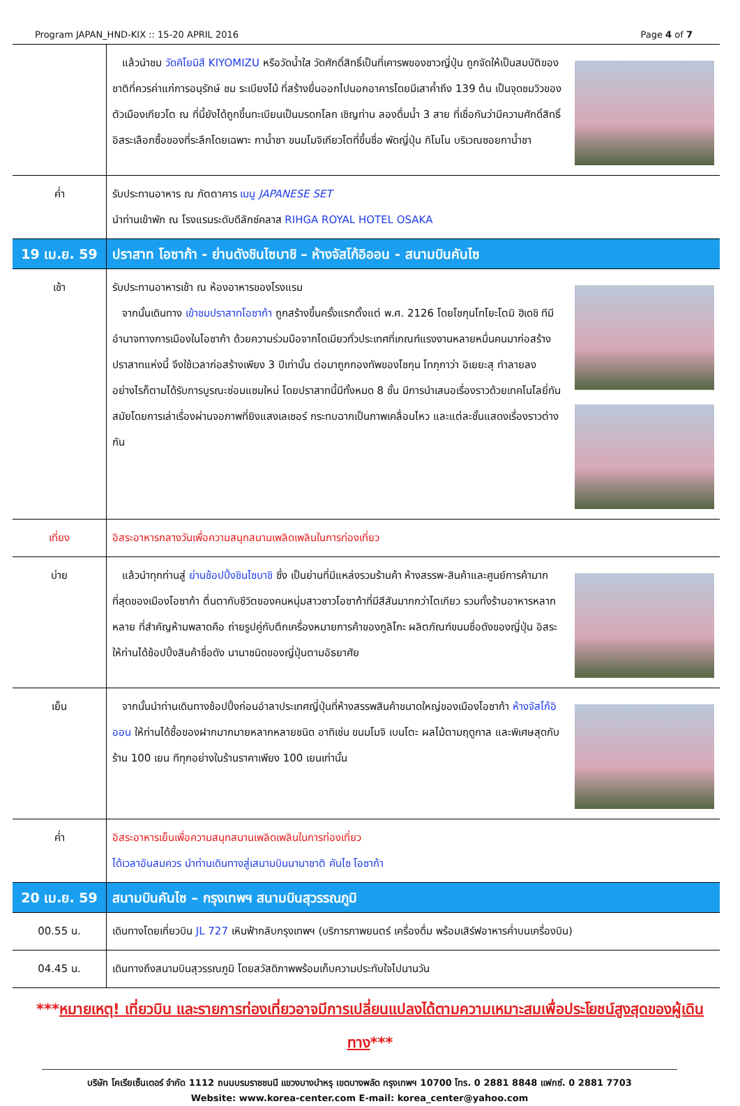Program JAPAN_HND-KIX :: 15-20 APRIL 2016 Page 4 of 7
| | แล้วนำชม วัดคิโยมิสึ KIYOMIZU หรือวัดน้ำใส วัดศักดิ์สิทธิ์เป็นที่เคารพของชาวญี่ปุ่น ถูกจัดให้เป็นสมบัติของชาติที่ควรค่าแก่การอนุรักษ์ ชม ระเบียงไม้ ที่สร้างยื่นออกไปนอกอาคารโดยมีเสาค้ำถึง 139 ต้น เป็นจุดชมวิวของตัวเมืองเกียวโต ณ ที่นี้ยังได้ถูกขึ้นทะเบียนเป็นมรดกโลก เชิญท่าน ลองดื่มน้ำ 3 สาย ที่เชื่อกันว่ามีความศักดิ์สิทธิ์ อิสระเลือกซื้อของที่ระลึกโดยเฉพาะ กาน้ำชา ขนมโมจิเกียวโตที่ขึ้นชื่อ พัดญี่ปุ่น กิโมโน บริเวณซอยกาน้ำชา |
| ค่ำ | รับประทานอาหาร ณ ภัตตาคาร เมนู JAPANESE SET นำท่านเข้าพัก ณ โรงแรมระดับดีลักซ์คลาส RIHGA ROYAL HOTEL OSAKA |
| 19 เม.ย. 59 | ปราสาท โอซาก้า - ย่านดังชินไซบาชิ – ห้างจัสโก้อิออน - สนามบินคันไซ |
| เช้า | รับประทานอาหารเช้า ณ ห้องอาหารของโรงแรม จากนั้นเดินทาง เข้าชมปราสาทโอซาก้า ถูกสร้างขึ้นครั้งแรกตั้งแต่ พ.ศ. 2126 โดยโชกุนโทโยะโตมิ ฮิเดชิ ทีมีอำนาจทางการเมืองในโอซาก้า ด้วยความร่วมมือจากไดเมียวทั่วประเทศที่เกณฑ์แรงงานหลายหมื่นคนมาก่อสร้างปราสาทแห่งนี้ จึงใช้เวลาก่อสร้างเพียง 3 ปีเท่านั้น ต่อมาถูกกองทัพของโชกุน โทกุกาว่า อิเยยะสุ ทำลายลง อย่างไรก็ตามได้รับการบูรณะซ่อมแซมใหม่ โดยปราสาทนี้มีทั้งหมด 8 ชั้น มีการนำเสนอเรื่องราวด้วยเทคโนโลยี่ทันสมัยโดยการเล่าเรื่องผ่านจอภาพที่ยิงแสงเลเซอร์ กระทบฉากเป็นภาพเคลื่อนไหว และแต่ละชั้นแสดงเรื่องราวต่างกัน |
| เที่ยง | อิสระอาหารกลางวันเพื่อความสนุกสนานเพลิดเพลินในการท่องเที่ยว |
| บ่าย | แล้วนำทุกท่านสู่ ย่านช้อปปิ้งชินไซบาชิ ซึ่ง เป็นย่านที่มีแหล่งรวมร้านค้า ห้างสรรพ-สินค้าและศูนย์การค้ามากที่สุดของเมืองโอซาก้า ตื่นตากับชีวิตของคนหนุ่มสาวชาวโอซาก้าที่มีสีสันมากกว่าโตเกียว รวมทั้งร้านอาหารหลากหลาย ที่สำคัญห้ามพลาดคือ ถ่ายรูปคู่กับตึกเครื่องหมายการค้าของกูลิโกะ ผลิตภัณฑ์ขนมชื่อดังของญี่ปุ่น อิสระให้ท่านได้ช้อปปิ้งสินค้าชื่อดัง นานาชนิดของญี่ปุ่นตามอัธยาศัย |
| เย็น | จากนั้นนำท่านเดินทางช้อปปิ้งก่อนอำลาประเทศญี่ปุ่นที่ห้างสรรพสินค้าขนาดใหญ่ของเมืองโอซาก้า ห้างจัสโก้อิออน ให้ท่านได้ซื้อของฝากมากมายหลากหลายชนิด อาทิเช่น ขนมโมจิ เบนโตะ ผลไม้ตามฤดูกาล และพิเศษสุดกับร้าน 100 เยน ทีทุกอย่างในร้านราคาเพียง 100 เยนเท่านั้น |
| ค่ำ | อิสระอาหารเย็นเพื่อความสนุกสนานเพลิดเพลินในการท่องเที่ยว ได้เวลาอันสมควร นำท่านเดินทางสู่เสนามบินนานาชาติ คันไซ โอซาก้า |
| 20 เม.ย. 59 | สนามบินคันไซ – กรุงเทพฯ สนามบินสุวรรณภูมิ |
| 00.55 น. | เดินทางโดยเที่ยวบิน JL 727 เหินฟ้ากลับกรุงเทพฯ (บริการภาพยนตร์ เครื่องดื่ม พร้อมเสิร์ฟอาหารค่ำบนเครื่องบิน) |
| 04.45 น. | เดินทางถึงสนามบินสุวรรณภูมิ โดยสวัสดิภาพพร้อมเก็บความประทับใจไปนานวัน |
***หมายเหตุ! เที่ยวบิน และรายการท่องเที่ยวอาจมีการเปลี่ยนแปลงได้ตามความเหมาะสมเพื่อประโยชน์สูงสุดของผู้เดินทาง***
บริษัท โคเรียเซ็นเตอร์ จำกัด 1112 ถนนบรมราชชนนี แขวงบางบำหรุ เขตบางพลัด กรุงเทพฯ 10700 โทร. 0 2881 8848 แฟกซ์. 0 2881 7703
Website: www.korea-center.com E-mail: korea_center@yahoo.com